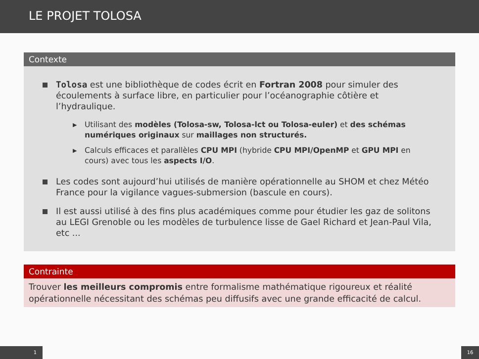LE PROJET TOLOSA
Contexte
Tolosa est une bibliothèque de codes écrit en Fortran 2008 pour simuler des écoulements à surface libre, en particulier pour l’océanographie côtière et l’hydraulique.
▶ Utilisant des modèles (Tolosa-sw, Tolosa-lct ou Tolosa-euler) et des schémas numériques originaux sur maillages non structurés.
▶ Calculs efficaces et parallèles CPU MPI (hybride CPU MPI/OpenMP et GPU MPI en cours) avec tous les aspects I/O.
Les codes sont aujourd’hui utilisés de manière opérationnelle au SHOM et chez Météo France pour la vigilance vagues-submersion (bascule en cours).
Il est aussi utilisé à des fins plus académiques comme pour étudier les gaz de solitons au LEGI Grenoble ou les modèles de turbulence lisse de Gael Richard et Jean-Paul Vila, etc ...
Contrainte
Trouver les meilleurs compromis entre formalisme mathématique rigoureux et réalité opérationnelle nécessitant des schémas peu diffusifs avec une grande efficacité de calcul.
1 16